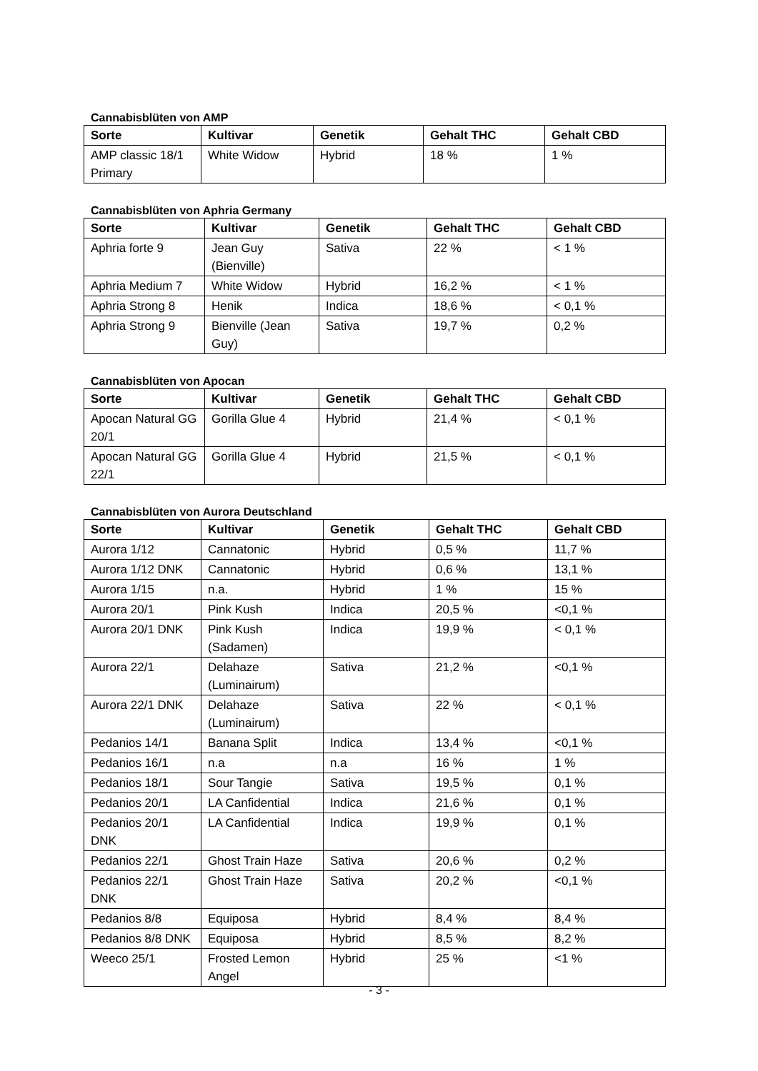Cannabisblüten von AMP
| Sorte | Kultivar | Genetik | Gehalt THC | Gehalt CBD |
| --- | --- | --- | --- | --- |
| AMP classic 18/1 Primary | White Widow | Hybrid | 18 % | 1 % |
Cannabisblüten von Aphria Germany
| Sorte | Kultivar | Genetik | Gehalt THC | Gehalt CBD |
| --- | --- | --- | --- | --- |
| Aphria forte 9 | Jean Guy (Bienville) | Sativa | 22 % | < 1 % |
| Aphria Medium 7 | White Widow | Hybrid | 16,2 % | < 1 % |
| Aphria Strong 8 | Henik | Indica | 18,6 % | < 0,1 % |
| Aphria Strong 9 | Bienville (Jean Guy) | Sativa | 19,7 % | 0,2 % |
Cannabisblüten von Apocan
| Sorte | Kultivar | Genetik | Gehalt THC | Gehalt CBD |
| --- | --- | --- | --- | --- |
| Apocan Natural GG 20/1 | Gorilla Glue 4 | Hybrid | 21,4 % | < 0,1 % |
| Apocan Natural GG 22/1 | Gorilla Glue 4 | Hybrid | 21,5 % | < 0,1 % |
Cannabisblüten von Aurora Deutschland
| Sorte | Kultivar | Genetik | Gehalt THC | Gehalt CBD |
| --- | --- | --- | --- | --- |
| Aurora 1/12 | Cannatonic | Hybrid | 0,5 % | 11,7 % |
| Aurora 1/12 DNK | Cannatonic | Hybrid | 0,6 % | 13,1 % |
| Aurora 1/15 | n.a. | Hybrid | 1 % | 15 % |
| Aurora 20/1 | Pink Kush | Indica | 20,5 % | <0,1 % |
| Aurora 20/1 DNK | Pink Kush (Sadamen) | Indica | 19,9 % | < 0,1 % |
| Aurora 22/1 | Delahaze (Luminairum) | Sativa | 21,2 % | <0,1 % |
| Aurora 22/1 DNK | Delahaze (Luminairum) | Sativa | 22 % | < 0,1 % |
| Pedanios 14/1 | Banana Split | Indica | 13,4 % | <0,1 % |
| Pedanios 16/1 | n.a | n.a | 16 % | 1 % |
| Pedanios 18/1 | Sour Tangie | Sativa | 19,5 % | 0,1 % |
| Pedanios 20/1 | LA Canfidential | Indica | 21,6 % | 0,1 % |
| Pedanios 20/1 DNK | LA Canfidential | Indica | 19,9 % | 0,1 % |
| Pedanios 22/1 | Ghost Train Haze | Sativa | 20,6 % | 0,2 % |
| Pedanios 22/1 DNK | Ghost Train Haze | Sativa | 20,2 % | <0,1 % |
| Pedanios 8/8 | Equiposa | Hybrid | 8,4 % | 8,4 % |
| Pedanios 8/8 DNK | Equiposa | Hybrid | 8,5 % | 8,2 % |
| Weeco 25/1 | Frosted Lemon Angel | Hybrid | 25 % | <1 % |
- 3 -